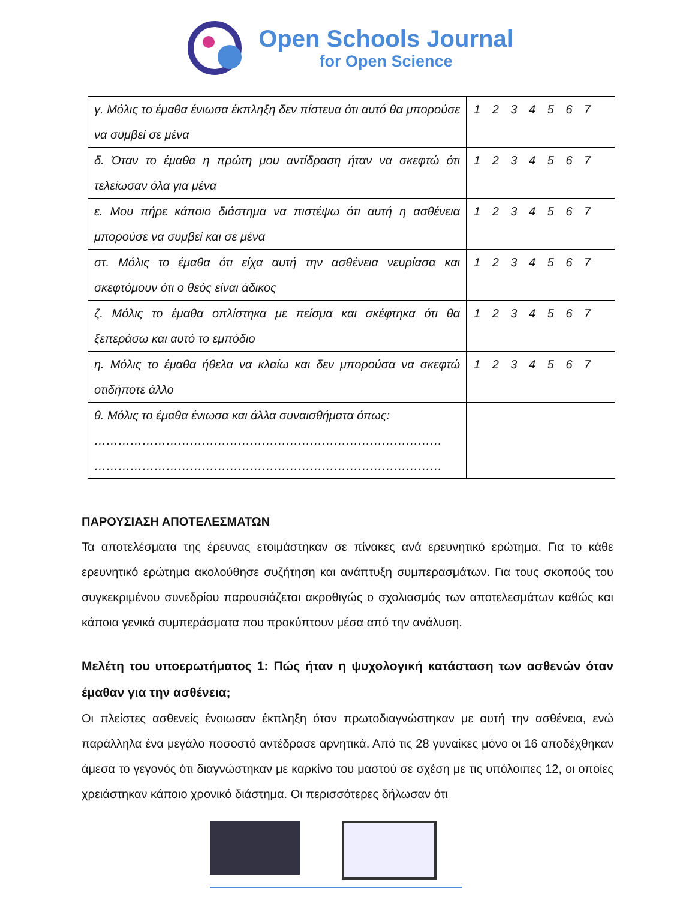Open Schools Journal
for Open Science
| γ. Μόλις το έμαθα ένιωσα έκπληξη δεν πίστευα ότι αυτό θα μπορούσε να συμβεί σε μένα | 1 2 3 4 5 6 7 |
| δ. Όταν το έμαθα η πρώτη μου αντίδραση ήταν να σκεφτώ ότι τελείωσαν όλα για μένα | 1 2 3 4 5 6 7 |
| ε. Μου πήρε κάποιο διάστημα να πιστέψω ότι αυτή η ασθένεια μπορούσε να συμβεί και σε μένα | 1 2 3 4 5 6 7 |
| στ. Μόλις το έμαθα ότι είχα αυτή την ασθένεια νευρίασα και σκεφτόμουν ότι ο θεός είναι άδικος | 1 2 3 4 5 6 7 |
| ζ. Μόλις το έμαθα οπλίστηκα με πείσμα και σκέφτηκα ότι θα ξεπεράσω και αυτό το εμπόδιο | 1 2 3 4 5 6 7 |
| η. Μόλις το έμαθα ήθελα να κλαίω και δεν μπορούσα να σκεφτώ οτιδήποτε άλλο | 1 2 3 4 5 6 7 |
| θ. Μόλις το έμαθα ένιωσα και άλλα συναισθήματα όπως: …………………………………………………………………………… …………………………………………………………………………… | |
ΠΑΡΟΥΣΙΑΣΗ ΑΠΟΤΕΛΕΣΜΑΤΩΝ
Τα αποτελέσματα της έρευνας ετοιμάστηκαν σε πίνακες ανά ερευνητικό ερώτημα. Για το κάθε ερευνητικό ερώτημα ακολούθησε συζήτηση και ανάπτυξη συμπερασμάτων. Για τους σκοπούς του συγκεκριμένου συνεδρίου παρουσιάζεται ακροθιγώς ο σχολιασμός των αποτελεσμάτων καθώς και κάποια γενικά συμπεράσματα που προκύπτουν μέσα από την ανάλυση.
Μελέτη του υποερωτήματος 1: Πώς ήταν η ψυχολογική κατάσταση των ασθενών όταν έμαθαν για την ασθένεια;
Οι πλείστες ασθενείς ένοιωσαν έκπληξη όταν πρωτοδιαγνώστηκαν με αυτή την ασθένεια, ενώ παράλληλα ένα μεγάλο ποσοστό αντέδρασε αρνητικά. Από τις 28 γυναίκες μόνο οι 16 αποδέχθηκαν άμεσα το γεγονός ότι διαγνώστηκαν με καρκίνο του μαστού σε σχέση με τις υπόλοιπες 12, οι οποίες χρειάστηκαν κάποιο χρονικό διάστημα. Οι περισσότερες δήλωσαν ότι